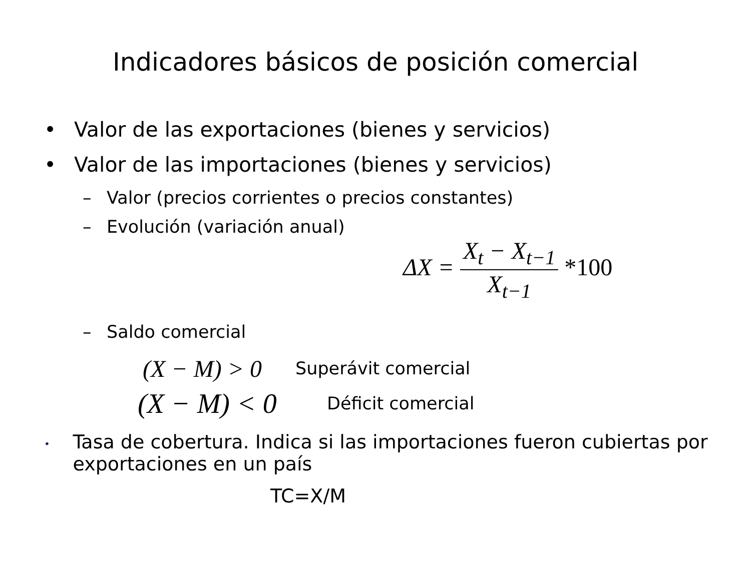Indicadores básicos de posición comercial
• Valor de las exportaciones (bienes y servicios)
• Valor de las importaciones (bienes y servicios)
– Valor (precios corrientes o precios constantes)
– Evolución (variación anual)
ΔX =
X<sub>t</sub> − X<sub>t−1</sub>
X<sub>t−1</sub>
*100
– Saldo comercial
(X − M) > 0 Superávit comercial
(X − M) < 0 Déficit comercial
•
Tasa de cobertura. Indica si las importaciones fueron cubiertas por exportaciones en un país
TC=X/M